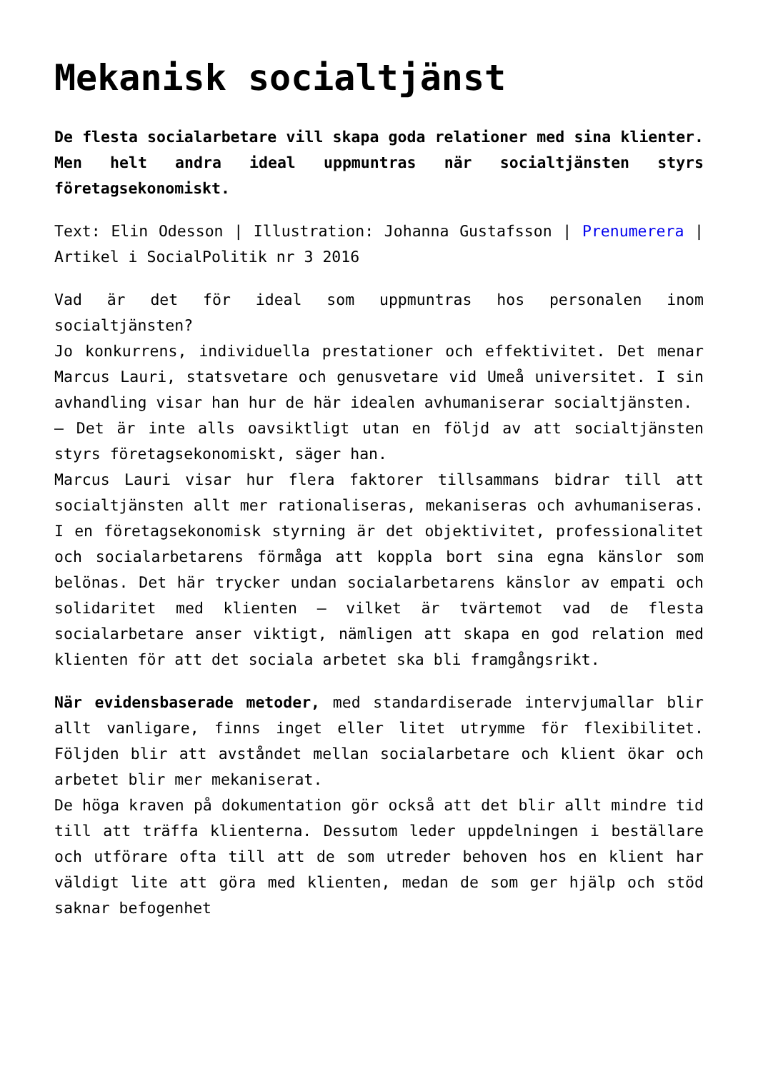Mekanisk socialtjänst
De flesta socialarbetare vill skapa goda relationer med sina klienter. Men helt andra ideal uppmuntras när socialtjänsten styrs företagsekonomiskt.
Text: Elin Odesson | Illustration: Johanna Gustafsson | Prenumerera | Artikel i SocialPolitik nr 3 2016
Vad är det för ideal som uppmuntras hos personalen inom socialtjänsten?
Jo konkurrens, individuella prestationer och effektivitet. Det menar Marcus Lauri, statsvetare och genusvetare vid Umeå universitet. I sin avhandling visar han hur de här idealen avhumaniserar socialtjänsten.
– Det är inte alls oavsiktligt utan en följd av att socialtjänsten styrs företagsekonomiskt, säger han.
Marcus Lauri visar hur flera faktorer tillsammans bidrar till att socialtjänsten allt mer rationaliseras, mekaniseras och avhumaniseras. I en företagsekonomisk styrning är det objektivitet, professionalitet och socialarbetarens förmåga att koppla bort sina egna känslor som belönas. Det här trycker undan socialarbetarens känslor av empati och solidaritet med klienten – vilket är tvärtemot vad de flesta socialarbetare anser viktigt, nämligen att skapa en god relation med klienten för att det sociala arbetet ska bli framgångsrikt.
När evidensbaserade metoder, med standardiserade intervjumallar blir allt vanligare, finns inget eller litet utrymme för flexibilitet. Följden blir att avståndet mellan socialarbetare och klient ökar och arbetet blir mer mekaniserat.
De höga kraven på dokumentation gör också att det blir allt mindre tid till att träffa klienterna. Dessutom leder uppdelningen i beställare och utförare ofta till att de som utreder behoven hos en klient har väldigt lite att göra med klienten, medan de som ger hjälp och stöd saknar befogenhet